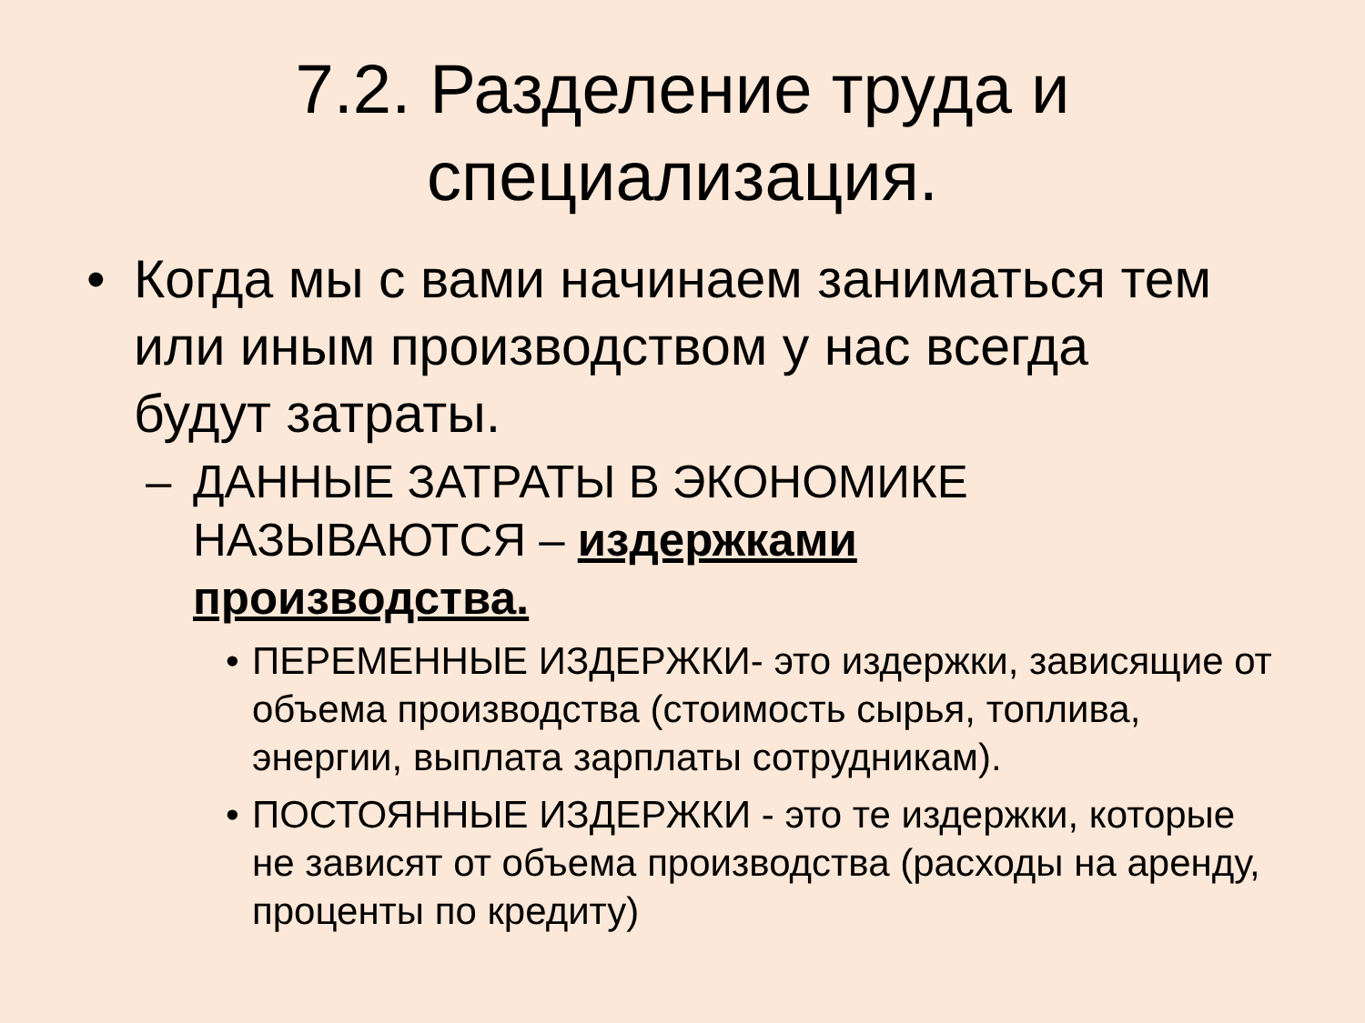7.2. Разделение труда и
специализация.
• Когда мы с вами начинаем заниматься тем или иным производством у нас всегда будут затраты.
– ДАННЫЕ ЗАТРАТЫ В ЭКОНОМИКЕ НАЗЫВАЮТСЯ – издержками производства.
• ПЕРЕМЕННЫЕ ИЗДЕРЖКИ- это издержки, зависящие от объема производства (стоимость сырья, топлива, энергии, выплата зарплаты сотрудникам).
• ПОСТОЯННЫЕ ИЗДЕРЖКИ - это те издержки, которые не зависят от объема производства (расходы на аренду, проценты по кредиту)